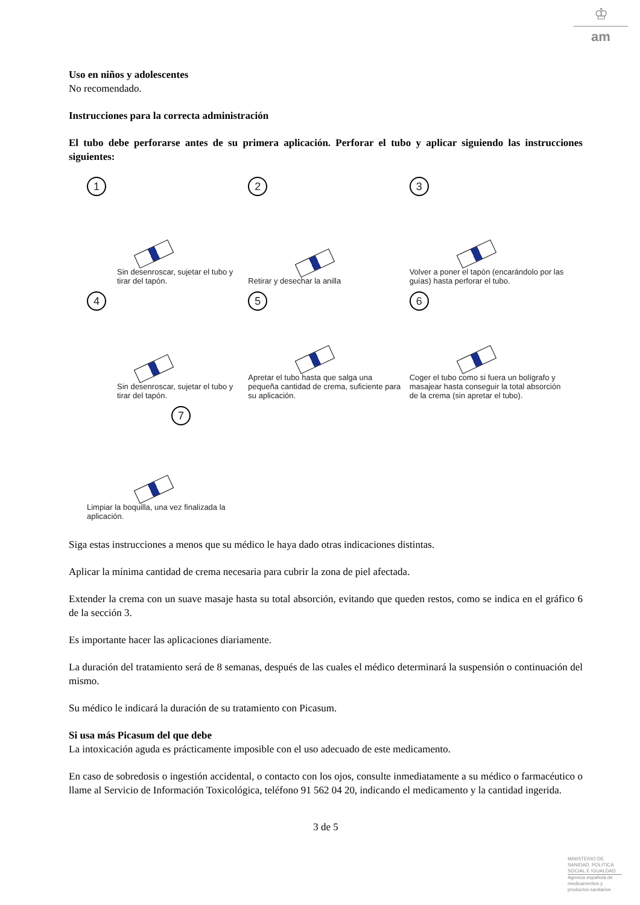♔
am
Uso en niños y adolescentes
No recomendado.
Instrucciones para la correcta administración
El tubo debe perforarse antes de su primera aplicación. Perforar el tubo y aplicar siguiendo las instrucciones siguientes:
1
Sin desenroscar, sujetar el tubo y tirar del tapón.
2
Retirar y desechar la anilla
3
Volver a poner el tapón (encarándolo por las guías) hasta perforar el tubo.
4
Sin desenroscar, sujetar el tubo y tirar del tapón.
5
Apretar el tubo hasta que salga una pequeña cantidad de crema, suficiente para su aplicación.
6
Coger el tubo como si fuera un bolígrafo y masajear hasta conseguir la total absorción de la crema (sin apretar el tubo).
7
Limpiar la boquilla, una vez finalizada la aplicación.
Siga estas instrucciones a menos que su médico le haya dado otras indicaciones distintas.
Aplicar la mínima cantidad de crema necesaria para cubrir la zona de piel afectada.
Extender la crema con un suave masaje hasta su total absorción, evitando que queden restos, como se indica en el gráfico 6 de la sección 3.
Es importante hacer las aplicaciones diariamente.
La duración del tratamiento será de 8 semanas, después de las cuales el médico determinará la suspensión o continuación del mismo.
Su médico le indicará la duración de su tratamiento con Picasum.
Si usa más Picasum del que debe
La intoxicación aguda es prácticamente imposible con el uso adecuado de este medicamento.
En caso de sobredosis o ingestión accidental, o contacto con los ojos, consulte inmediatamente a su médico o farmacéutico o llame al Servicio de Información Toxicológica, teléfono 91 562 04 20, indicando el medicamento y la cantidad ingerida.
3 de 5
MINISTERIO DE SANIDAD, POLITICA SOCIAL E IGUALDAD
Agencia española de medicamentos y productos sanitarios